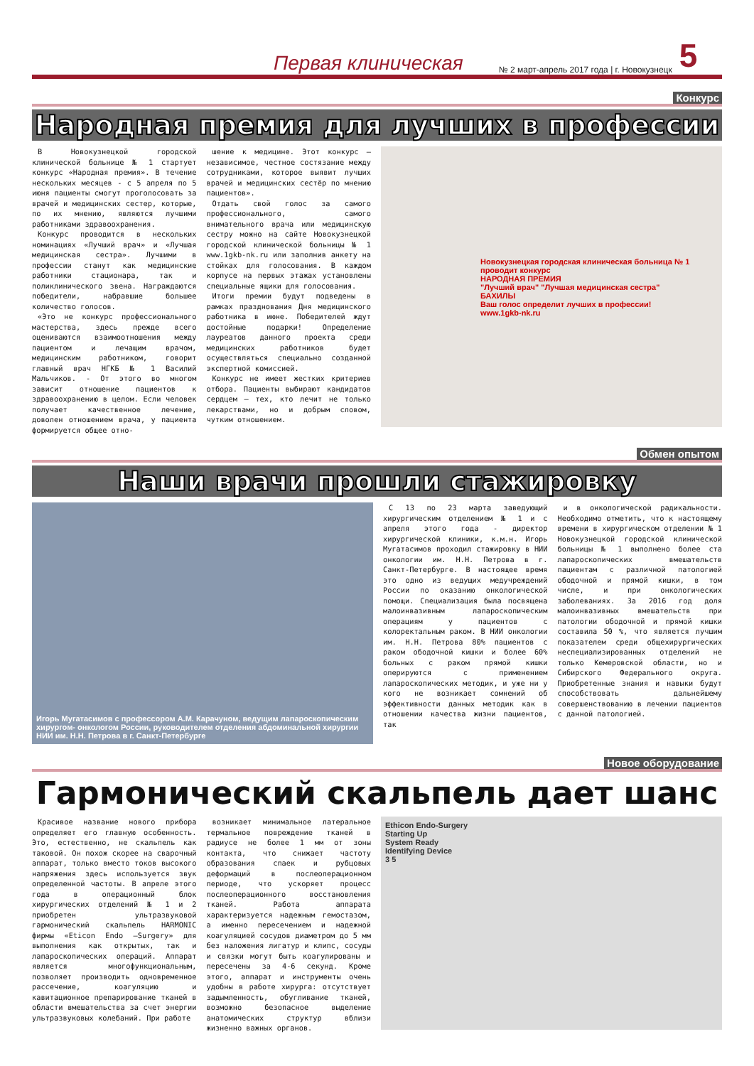Первая клиническая № 2 март-апрель 2017 года | г. Новокузнецк 5
Конкурс
Народная премия для лучших в профессии
В Новокузнецкой городской клинической больнице № 1 стартует конкурс «Народная премия». В течение нескольких месяцев - с 5 апреля по 5 июня пациенты смогут проголосовать за врачей и медицинских сестер, которые, по их мнению, являются лучшими работниками здравоохранения.
Конкурс проводится в нескольких номинациях «Лучший врач» и «Лучшая медицинская сестра». Лучшими в профессии станут как медицинские работники стационара, так и поликлинического звена. Награждаются победители, набравшие большее количество голосов.
«Это не конкурс профессионального мастерства, здесь прежде всего оцениваются взаимоотношения между пациентом и лечащим врачом, медицинским работником, говорит главный врач НГКБ № 1 Василий Мальчиков. - От этого во многом зависит отношение пациентов к здравоохранению в целом. Если человек получает качественное лечение, доволен отношением врача, у пациента формируется общее отно-
шение к медицине. Этот конкурс — независимое, честное состязание между сотрудниками, которое выявит лучших врачей и медицинских сестёр по мнению пациентов».
Отдать свой голос за самого профессионального, самого внимательного врача или медицинскую сестру можно на сайте Новокузнецкой городской клинической больницы № 1 www.1gkb-nk.ru или заполнив анкету на стойках для голосования. В каждом корпусе на первых этажах установлены специальные ящики для голосования.
Итоги премии будут подведены в рамках празднования Дня медицинского работника в июне. Победителей ждут достойные подарки! Определение лауреатов данного проекта среди медицинских работников будет осуществляться специально созданной экспертной комиссией.
Конкурс не имеет жестких критериев отбора. Пациенты выбирают кандидатов сердцем — тех, кто лечит не только лекарствами, но и добрым словом, чутким отношением.
Новокузнецкая городская клиническая больница № 1 проводит конкурс
НАРОДНАЯ ПРЕМИЯ
"Лучший врач" "Лучшая медицинская сестра"
БАХИЛЫ
Ваш голос определит лучших в профессии!
www.1gkb-nk.ru
Обмен опытом
Наши врачи прошли стажировку
Игорь Мугатасимов с профессором А.М. Карачуном, ведущим лапароскопическим хирургом- онкологом России, руководителем отделения абдоминальной хирургии НИИ им. Н.Н. Петрова в г. Санкт-Петербурге
С 13 по 23 марта заведующий хирургическим отделением № 1 и с апреля этого года - директор хирургической клиники, к.м.н. Игорь Мугатасимов проходил стажировку в НИИ онкологии им. Н.Н. Петрова в г. Санкт-Петербурге. В настоящее время это одно из ведущих медучреждений России по оказанию онкологической помощи. Специализация была посвящена малоинвазивным лапароскопическим операциям у пациентов с колоректальным раком. В НИИ онкологии им. Н.Н. Петрова 80% пациентов с раком ободочной кишки и более 60% больных с раком прямой кишки оперируются с применением лапароскопических методик, и уже ни у кого не возникает сомнений об эффективности данных методик как в отношении качества жизни пациентов, так
и в онкологической радикальности. Необходимо отметить, что к настоящему времени в хирургическом отделении № 1 Новокузнецкой городской клинической больницы № 1 выполнено более ста лапароскопических вмешательств пациентам с различной патологией ободочной и прямой кишки, в том числе, и при онкологических заболеваниях. За 2016 год доля малоинвазивных вмешательств при патологии ободочной и прямой кишки составила 50 %, что является лучшим показателем среди общехирургических неспециализированных отделений не только Кемеровской области, но и Сибирского Федерального округа. Приобретенные знания и навыки будут способствовать дальнейшему совершенствованию в лечении пациентов с данной патологией.
Новое оборудование
Гармонический скальпель дает шанс
Красивое название нового прибора определяет его главную особенность. Это, естественно, не скальпель как таковой. Он похож скорее на сварочный аппарат, только вместо токов высокого напряжения здесь используется звук определенной частоты. В апреле этого года в операционный блок хирургических отделений № 1 и 2 приобретен ультразвуковой гармонический скальпель HARMONIC фирмы «Eticon Endo –Surgery» для выполнения как открытых, так и лапароскопических операций. Аппарат является многофункциональным, позволяет производить одновременное рассечение, коагуляцию и кавитационное препарирование тканей в области вмешательства за счет энергии ультразвуковых колебаний. При работе
возникает минимальное латеральное термальное повреждение тканей в радиусе не более 1 мм от зоны контакта, что снижает частоту образования спаек и рубцовых деформаций в послеоперационном периоде, что ускоряет процесс послеоперационного восстановления тканей. Работа аппарата характеризуется надежным гемостазом, а именно пересечением и надежной коагуляцией сосудов диаметром до 5 мм без наложения лигатур и клипс, сосуды и связки могут быть коагулированы и пересечены за 4-6 секунд. Кроме этого, аппарат и инструменты очень удобны в работе хирурга: отсутствует задымленность, обугливание тканей, возможно безопасное выделение анатомических структур вблизи жизненно важных органов.
Ethicon Endo-Surgery
Starting Up
System Ready
Identifying Device
3 5